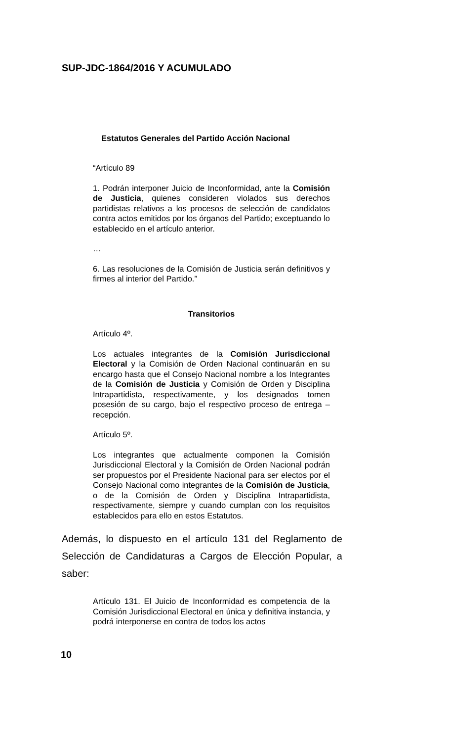SUP-JDC-1864/2016 Y ACUMULADO
Estatutos Generales del Partido Acción Nacional
“Artículo 89
1. Podrán interponer Juicio de Inconformidad, ante la Comisión de Justicia, quienes consideren violados sus derechos partidistas relativos a los procesos de selección de candidatos contra actos emitidos por los órganos del Partido; exceptuando lo establecido en el artículo anterior.
…
6. Las resoluciones de la Comisión de Justicia serán definitivos y firmes al interior del Partido.”
Transitorios
Artículo 4º.
Los actuales integrantes de la Comisión Jurisdiccional Electoral y la Comisión de Orden Nacional continuarán en su encargo hasta que el Consejo Nacional nombre a los Integrantes de la Comisión de Justicia y Comisión de Orden y Disciplina Intrapartidista, respectivamente, y los designados tomen posesión de su cargo, bajo el respectivo proceso de entrega –recepción.
Artículo 5º.
Los integrantes que actualmente componen la Comisión Jurisdiccional Electoral y la Comisión de Orden Nacional podrán ser propuestos por el Presidente Nacional para ser electos por el Consejo Nacional como integrantes de la Comisión de Justicia, o de la Comisión de Orden y Disciplina Intrapartidista, respectivamente, siempre y cuando cumplan con los requisitos establecidos para ello en estos Estatutos.
Además, lo dispuesto en el artículo 131 del Reglamento de Selección de Candidaturas a Cargos de Elección Popular, a saber:
Artículo 131. El Juicio de Inconformidad es competencia de la Comisión Jurisdiccional Electoral en única y definitiva instancia, y podrá interponerse en contra de todos los actos
10